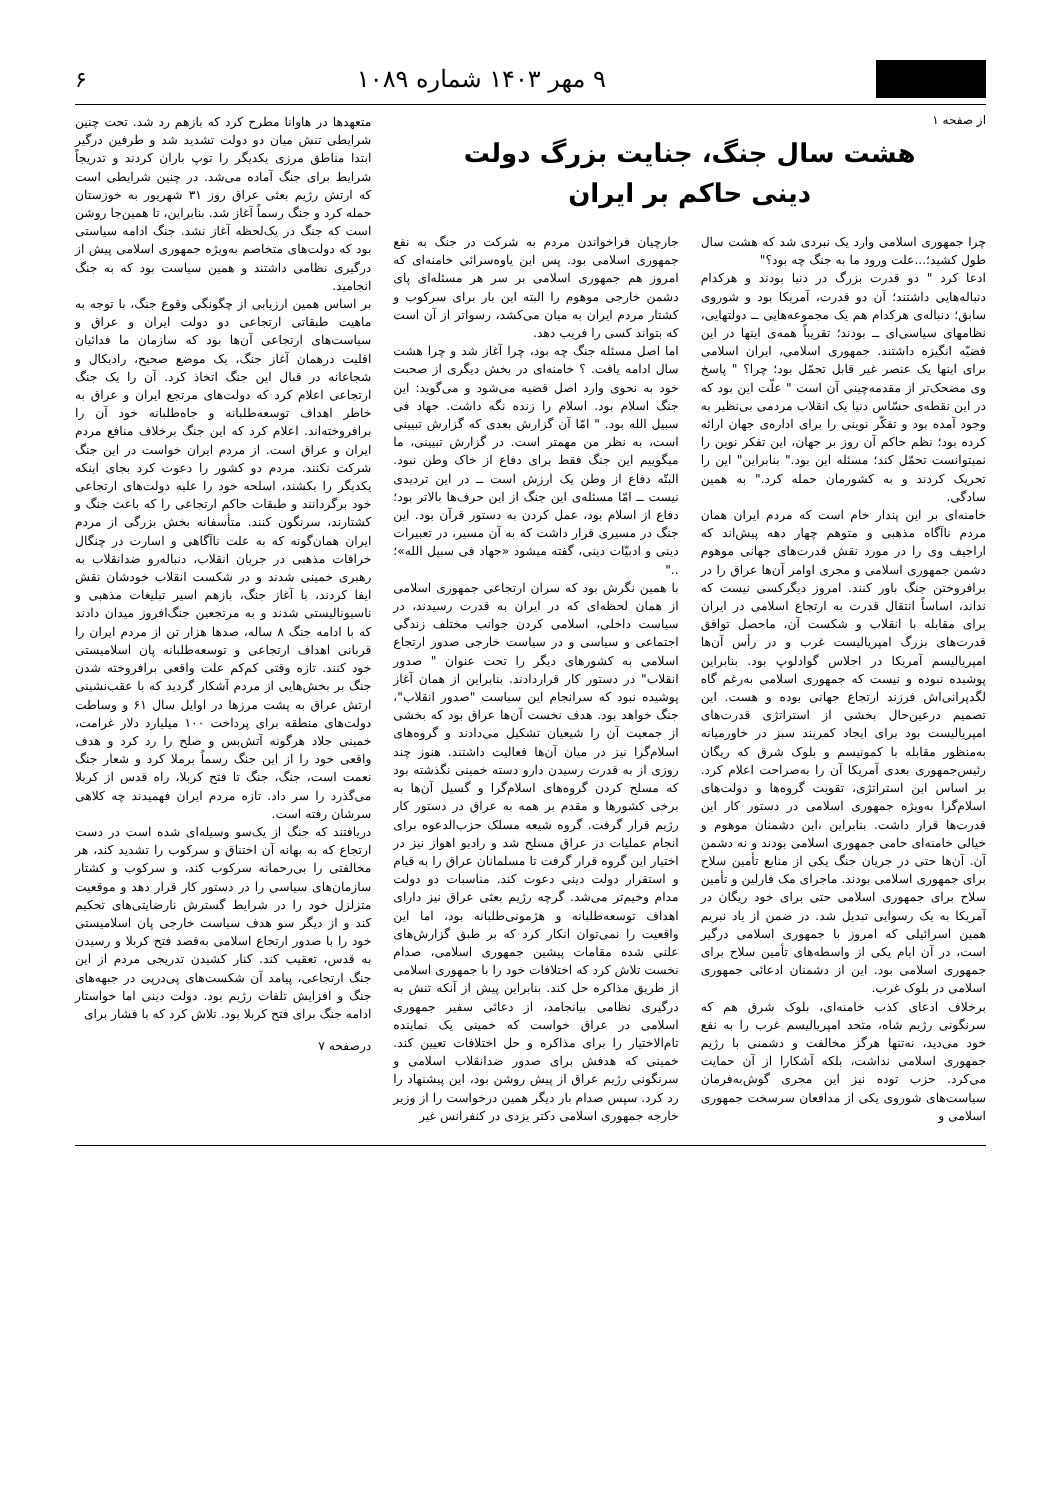۹ مهر ۱۴۰۳ شماره ۱۰۸۹ ۶
از صفحه ۱
هشت سال جنگ، جنایت بزرگ دولت
دینی حاکم بر ایران
چرا جمهوری اسلامی وارد یک نبردی شد که هشت سال طول کشید؛...علت ورود ما به جنگ چه بود؟"
ادعا کرد " دو قدرت بزرگ در دنیا بودند و هرکدام دنباله‌هایی داشتند؛ آن دو قدرت، آمریکا بود و شوروی سابق؛ دنباله‌ی هرکدام هم یک مجموعه‌هایی ــ دولتهایی، نظامهای سیاسی‌ای ــ بودند؛ تقریباً همه‌ی اینها در این قضیّه انگیزه داشتند. جمهوری اسلامی، ایران اسلامی برای اینها یک عنصر غیر قابل تحمّل بود؛ چرا؟ " پاسخ وی مضحک‌تر از مقدمه‌چینی آن است " علّت این بود که در این نقطه‌ی حسّاس دنیا یک انقلاب مردمی بی‌نظیر به وجود آمده بود و تفکّر نوینی را برای اداره‌ی جهان ارائه کرده بود؛ نظم حاکم آن روز بر جهان، این تفکر نوین را نمیتوانست تحمّل کند؛ مسئله این بود." بنابراین" این را تحریک کردند و به کشورمان حمله کرد." به همین سادگی.
خامنه‌ای بر این پندار خام است که مردم ایران همان مردم ناآگاه مذهبی و متوهم چهار دهه پیش‌اند که اراجیف وی را در مورد نقش قدرت‌های جهانی موهوم دشمن جمهوری اسلامی و مجری اوامر آن‌ها عراق را در برافروختن جنگ باور کنند. امروز دیگرکسی نیست که نداند، اساساً انتقال قدرت به ارتجاع اسلامی در ایران برای مقابله با انقلاب و شکست آن، ماحصل توافق قدرت‌های بزرگ امپریالیست غرب و در رأس آن‌ها امپریالیسم آمریکا در اجلاس گوادلوپ بود. بنابراین پوشیده نبوده و نیست که جمهوری اسلامی به‌رغم گاه لگدپرانی‌اش فرزند ارتجاع جهانی بوده و هست. این تصمیم درعین‌حال بخشی از استراتژی قدرت‌های امپریالیست بود برای ایجاد کمربند سبز در خاورمیانه به‌منظور مقابله با کمونیسم و بلوک شرق که ریگان رئیس‌جمهوری بعدی آمریکا آن را به‌صراحت اعلام کرد. بر اساس این استراتژی، تقویت گروه‌ها و دولت‌های اسلام‌گرا به‌ویژه جمهوری اسلامی در دستور کار این قدرت‌ها قرار داشت. بنابراین ،این دشمنان موهوم و خیالی خامنه‌ای حامی جمهوری اسلامی بودند و نه دشمن آن. آن‌ها حتی در جریان جنگ یکی از منابع تأمین سلاح برای جمهوری اسلامی بودند. ماجرای مک فارلین و تأمین سلاح برای جمهوری اسلامی حتی برای خود ریگان در آمریکا به یک رسوایی تبدیل شد. در ضمن از یاد نبریم همین اسرائیلی که امروز با جمهوری اسلامی درگیر است، در آن ایام یکی از واسطه‌های تأمین سلاح برای جمهوری اسلامی بود. این از دشمنان ادعائی جمهوری اسلامی در بلوک غرب.
برخلاف ادعای کذب خامنه‌ای، بلوک شرق هم که سرنگونی رژیم شاه، متحد امپریالیسم غرب را به نفع خود می‌دید، نه‌تنها هرگز مخالفت و دشمنی با رژیم جمهوری اسلامی نداشت، بلکه آشکارا از آن حمایت می‌کرد. حزب توده نیز این مجری گوش‌به‌فرمان سیاست‌های شوروی یکی از مدافعان سرسخت جمهوری اسلامی و
جارچیان فراخواندن مردم به شرکت در جنگ به نفع جمهوری اسلامی بود. پس این یاوه‌سرائی خامنه‌ای که امروز هم جمهوری اسلامی بر سر هر مسئله‌ای پای دشمن خارجی موهوم را البته این بار برای سرکوب و کشتار مردم ایران به میان می‌کشد، رسواتر از آن است که بتواند کسی را فریب دهد.
اما اصل مسئله جنگ چه بود، چرا آغاز شد و چرا هشت سال ادامه یافت. ؟ خامنه‌ای در بخش دیگری از صحبت خود به نحوی وارد اصل قضیه می‌شود و می‌گوید: این جنگ اسلام بود. اسلام را زنده نگه داشت. جهاد فی سبیل الله بود. " امّا آن گزارش بعدی که گزارش تبیینی است، به نظر من مهمتر است. در گزارش تبیینی، ما میگوییم این جنگ فقط برای دفاع از خاک وطن نبود. البتّه دفاع از وطن یک ارزش است ــ در این تردیدی نیست ــ امّا مسئله‌ی این جنگ از این حرف‌ها بالاتر بود؛ دفاع از اسلام بود، عمل کردن به دستور قرآن بود. این جنگ در مسیری قرار داشت که به آن مسیر، در تعبیرات دینی و ادبیّات دینی، گفته میشود «جهاد فی سبیل الله»؛ .."
با همین نگرش بود که سران ارتجاعی جمهوری اسلامی از همان لحظه‌ای که در ایران به قدرت رسیدند، در سیاست داخلی، اسلامی کردن جوانب مختلف زندگی اجتماعی و سیاسی و در سیاست خارجی صدور ارتجاع اسلامی به کشورهای دیگر را تحت عنوان " صدور انقلاب" در دستور کار قراردادند. بنابراین از همان آغاز پوشیده نبود که سرانجام این سیاست "صدور انقلاب"، جنگ خواهد بود. هدف نخست آن‌ها عراق بود که بخشی از جمعیت آن را شیعیان تشکیل می‌دادند و گروه‌های اسلام‌گرا نیز در میان آن‌ها فعالیت داشتند. هنوز چند روزی از به قدرت رسیدن دارو دسته خمینی نگذشته بود که مسلح کردن گروه‌های اسلام‌گرا و گسیل آن‌ها به برخی کشورها و مقدم بر همه به عراق در دستور کار رژیم قرار گرفت. گروه شیعه مسلک حزب‌الدعوه برای انجام عملیات در عراق مسلح شد و رادیو اهواز نیز در اختیار این گروه قرار گرفت تا مسلمانان عراق را به قیام و استقرار دولت دینی دعوت کند. مناسبات دو دولت مدام وخیم‌تر می‌شد. گرچه رژیم بعثی عراق نیز دارای اهداف توسعه‌طلبانه و هژمونی‌طلبانه بود، اما این واقعیت را نمی‌توان انکار کرد که بر طبق گزارش‌های علنی شده مقامات پیشین جمهوری اسلامی، صدام نخست تلاش کرد که اختلافات خود را با جمهوری اسلامی از طریق مذاکره حل کند. بنابراین پیش از آنکه تنش به درگیری نظامی بیانجامد، از دعائی سفیر جمهوری اسلامی در عراق خواست که خمینی یک نماینده تام‌الاختیار را برای مذاکره و حل اختلافات تعیین کند. خمینی که هدفش برای صدور ضدانقلاب اسلامی و سرنگونی رژیم عراق از پیش روشن بود، این پیشنهاد را رد کرد. سپس صدام بار دیگر همین درخواست را از وزیر خارجه جمهوری اسلامی دکتر یزدی در کنفرانس غیر
متعهدها در هاوانا مطرح کرد که بازهم رد شد. تحت چنین شرایطی تنش میان دو دولت تشدید شد و طرفین درگیر ابتدا مناطق مرزی یکدیگر را توپ باران کردند و تدریجاً شرایط برای جنگ آماده می‌شد. در چنین شرایطی است که ارتش رژیم بعثی عراق روز ۳۱ شهریور به خوزستان حمله کرد و جنگ رسماً آغاز شد. بنابراین، تا همین‌جا روشن است که جنگ در یک‌لحظه آغاز نشد. جنگ ادامه سیاستی بود که دولت‌های متخاصم به‌ویژه جمهوری اسلامی پیش از درگیری نظامی داشتند و همین سیاست بود که به جنگ انجامید.
بر اساس همین ارزیابی از چگونگی وقوع جنگ، با توجه به ماهیت طبقاتی ارتجاعی دو دولت ایران و عراق و سیاست‌های ارتجاعی آن‌ها بود که سازمان ما فدائیان اقلیت درهمان آغاز جنگ، یک موضع صحیح، رادیکال و شجاعانه در قبال این جنگ اتخاذ کرد. آن را یک جنگ ارتجاعی اعلام کرد که دولت‌های مرتجع ایران و عراق به خاطر اهداف توسعه‌طلبانه و جاه‌طلبانه خود آن را برافروخته‌اند. اعلام کرد که این جنگ برخلاف منافع مردم ایران و عراق است. از مردم ایران خواست در این جنگ شرکت نکنند. مردم دو کشور را دعوت کرد بجای اینکه یکدیگر را بکشند، اسلحه خود را علیه دولت‌های ارتجاعی خود برگردانند و طبقات حاکم ارتجاعی را که باعث جنگ و کشتارند، سرنگون کنند. متأسفانه بخش بزرگی از مردم ایران همان‌گونه که به علت ناآگاهی و اسارت در چنگال خرافات مذهبی در جریان انقلاب، دنباله‌رو ضدانقلاب به رهبری خمینی شدند و در شکست انقلاب خودشان نقش ایفا کردند، با آغاز جنگ، بازهم اسیر تبلیغات مذهبی و ناسیونالیستی شدند و به مرتجعین جنگ‌افروز میدان دادند که با ادامه جنگ ۸ ساله، صدها هزار تن از مردم ایران را قربانی اهداف ارتجاعی و توسعه‌طلبانه پان اسلامیستی خود کنند. تازه وقتی کم‌کم علت واقعی برافروخته شدن جنگ بر بخش‌هایی از مردم آشکار گردید که با عقب‌نشینی ارتش عراق به پشت مرزها در اوایل سال ۶۱ و وساطت دولت‌های منطقه برای پرداخت ۱۰۰ میلیارد دلار غرامت، خمینی جلاد هرگونه آتش‌بس و صلح را رد کرد و هدف واقعی خود را از این جنگ رسماً برملا کرد و شعار جنگ نعمت است، جنگ، جنگ تا فتح کربلا، راه قدس از کربلا می‌گذرد را سر داد. تازه مردم ایران فهمیدند چه کلاهی سرشان رفته است.
دریافتند که جنگ از یک‌سو وسیله‌ای شده است در دست ارتجاع که به بهانه آن اختناق و سرکوب را تشدید کند، هر مخالفتی را بی‌رحمانه سرکوب کند، و سرکوب و کشتار سازمان‌های سیاسی را در دستور کار قرار دهد و موقعیت متزلزل خود را در شرایط گسترش نارضایتی‌های تحکیم کند و از دیگر سو هدف سیاست خارجی پان اسلامیستی خود را با صدور ارتجاع اسلامی به‌قصد فتح کربلا و رسیدن به قدس، تعقیب کند. کنار کشیدن تدریجی مردم از این جنگ ارتجاعی، پیامد آن شکست‌های پی‌درپی در جبهه‌های جنگ و افزایش تلفات رژیم بود. دولت دینی اما خواستار ادامه جنگ برای فتح کربلا بود. تلاش کرد که با فشار برای
درصفحه ۷